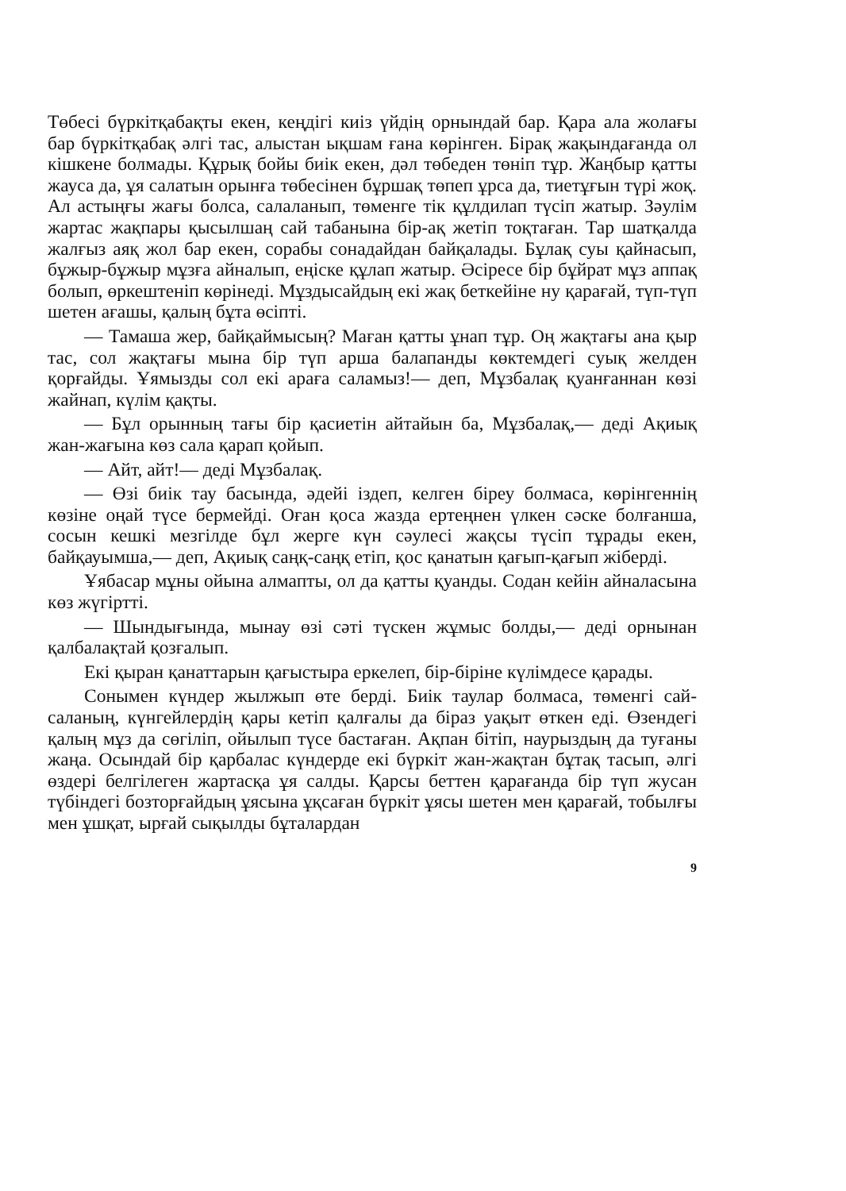Төбесі бүркітқабақты екен, кеңдігі киіз үйдің орнындай бар. Қара ала жолағы бар бүркітқабақ әлгі тас, алыстан ықшам ғана көрінген. Бірақ жақындағанда ол кішкене болмады. Құрық бойы биік екен, дәл төбеден төніп тұр. Жаңбыр қатты жауса да, ұя салатын орынға төбесінен бұршақ төпеп ұрса да, тиетұғын түрі жоқ. Ал астыңғы жағы болса, салаланып, төменге тік құлдилап түсіп жатыр. Зәулім жартас жақпары қысылшаң сай табанына бір-ақ жетіп тоқтаған. Тар шатқалда жалғыз аяқ жол бар екен, сорабы сонадайдан байқалады. Бұлақ суы қайнасып, бұжыр-бұжыр мұзға айналып, еңіске құлап жатыр. Әсіресе бір бұйрат мұз аппақ болып, өркештеніп көрінеді. Мұздысайдың екі жақ беткейіне ну қарағай, түп-түп шетен ағашы, қалың бұта өсіпті.
— Тамаша жер, байқаймысың? Маған қатты ұнап тұр. Оң жақтағы ана қыр тас, сол жақтағы мына бір түп арша балапанды көктемдегі суық желден қорғайды. Ұямызды сол екі араға саламыз!— деп, Мұзбалақ қуанғаннан көзі жайнап, күлім қақты.
— Бұл орынның тағы бір қасиетін айтайын ба, Мұзбалақ,— деді Ақиық жан-жағына көз сала қарап қойып.
— Айт, айт!— деді Мұзбалақ.
— Өзі биік тау басында, әдейі іздеп, келген біреу болмаса, көрінгеннің көзіне оңай түсе бермейді. Оған қоса жазда ертеңнен үлкен сәске болғанша, сосын кешкі мезгілде бұл жерге күн сәулесі жақсы түсіп тұрады екен, байқауымша,— деп, Ақиық саңқ-саңқ етіп, қос қанатын қағып-қағып жіберді.
Ұябасар мұны ойына алмапты, ол да қатты қуанды. Содан кейін айналасына көз жүгіртті.
— Шындығында, мынау өзі сәті түскен жұмыс болды,— деді орнынан қалбалақтай қозғалып.
Екі қыран қанаттарын қағыстыра еркелеп, бір-біріне күлімдесе қарады.
Сонымен күндер жылжып өте берді. Биік таулар болмаса, төменгі сай-саланың, күнгейлердің қары кетіп қалғалы да біраз уақыт өткен еді. Өзендегі қалың мұз да сөгіліп, ойылып түсе бастаған. Ақпан бітіп, наурыздың да туғаны жаңа. Осындай бір қарбалас күндерде екі бүркіт жан-жақтан бұтақ тасып, әлгі өздері белгілеген жартасқа ұя салды. Қарсы беттен қарағанда бір түп жусан түбіндегі бозторғайдың ұясына ұқсаған бүркіт ұясы шетен мен қарағай, тобылғы мен ұшқат, ырғай сықылды бұталардан
9